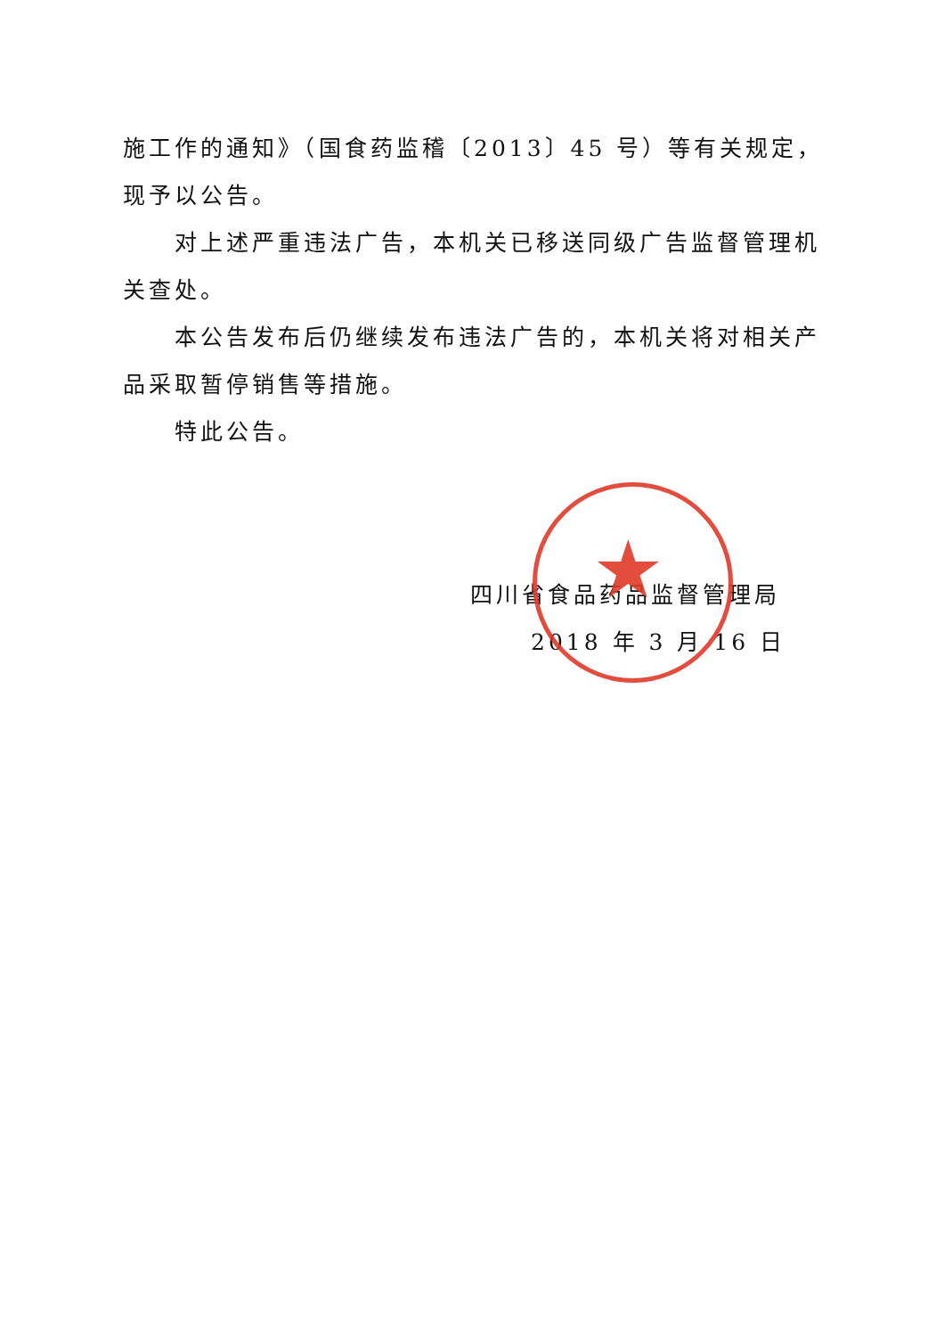施工作的通知》（国食药监稽〔2013〕45 号）等有关规定，现予以公告。
对上述严重违法广告，本机关已移送同级广告监督管理机关查处。
本公告发布后仍继续发布违法广告的，本机关将对相关产品采取暂停销售等措施。
特此公告。
★
四川省食品药品监督管理局
2018 年 3 月 16 日